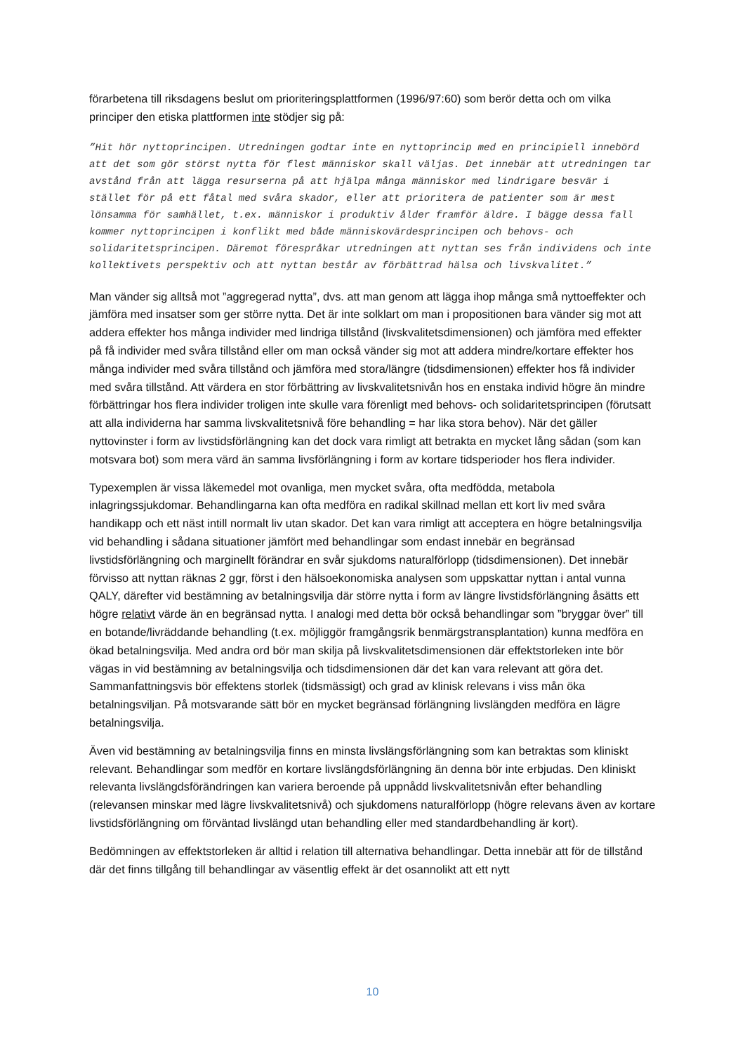förarbetena till riksdagens beslut om prioriteringsplattformen (1996/97:60) som berör detta och om vilka principer den etiska plattformen inte stödjer sig på:
”Hit hör nyttoprincipen. Utredningen godtar inte en nyttoprincip med en principiell innebörd att det som gör störst nytta för flest människor skall väljas. Det innebär att utredningen tar avstånd från att lägga resurserna på att hjälpa många människor med lindrigare besvär i stället för på ett fåtal med svåra skador, eller att prioritera de patienter som är mest lönsamma för samhället, t.ex. människor i produktiv ålder framför äldre. I bägge dessa fall kommer nyttoprincipen i konflikt med både människovärdesprincipen och behovs- och solidaritetsprincipen. Däremot förespråkar utredningen att nyttan ses från individens och inte kollektivets perspektiv och att nyttan består av förbättrad hälsa och livskvalitet.”
Man vänder sig alltså mot ”aggregerad nytta”, dvs. att man genom att lägga ihop många små nyttoeffekter och jämföra med insatser som ger större nytta. Det är inte solklart om man i propositionen bara vänder sig mot att addera effekter hos många individer med lindriga tillstånd (livskvalitetsdimensionen) och jämföra med effekter på få individer med svåra tillstånd eller om man också vänder sig mot att addera mindre/kortare effekter hos många individer med svåra tillstånd och jämföra med stora/längre (tidsdimensionen) effekter hos få individer med svåra tillstånd. Att värdera en stor förbättring av livskvalitetsnivån hos en enstaka individ högre än mindre förbättringar hos flera individer troligen inte skulle vara förenligt med behovs- och solidaritetsprincipen (förutsatt att alla individerna har samma livskvalitetsnivå före behandling = har lika stora behov). När det gäller nyttovinster i form av livstidsförlängning kan det dock vara rimligt att betrakta en mycket lång sådan (som kan motsvara bot) som mera värd än samma livsförlängning i form av kortare tidsperioder hos flera individer.
Typexemplen är vissa läkemedel mot ovanliga, men mycket svåra, ofta medfödda, metabola inlagringssjukdomar. Behandlingarna kan ofta medföra en radikal skillnad mellan ett kort liv med svåra handikapp och ett näst intill normalt liv utan skador. Det kan vara rimligt att acceptera en högre betalningsvilja vid behandling i sådana situationer jämfört med behandlingar som endast innebär en begränsad livstidsförlängning och marginellt förändrar en svår sjukdoms naturalförlopp (tidsdimensionen). Det innebär förvisso att nyttan räknas 2 ggr, först i den hälsoekonomiska analysen som uppskattar nyttan i antal vunna QALY, därefter vid bestämning av betalningsvilja där större nytta i form av längre livstidsförlängning åsätts ett högre relativt värde än en begränsad nytta. I analogi med detta bör också behandlingar som ”bryggar över” till en botande/livräddande behandling (t.ex. möjliggör framgångsrik benmärgstransplantation) kunna medföra en ökad betalningsvilja. Med andra ord bör man skilja på livskvalitetsdimensionen där effektstorleken inte bör vägas in vid bestämning av betalningsvilja och tidsdimensionen där det kan vara relevant att göra det. Sammanfattningsvis bör effektens storlek (tidsmässigt) och grad av klinisk relevans i viss mån öka betalningsviljan. På motsvarande sätt bör en mycket begränsad förlängning livslängden medföra en lägre betalningsvilja.
Även vid bestämning av betalningsvilja finns en minsta livslängsförlängning som kan betraktas som kliniskt relevant. Behandlingar som medför en kortare livslängdsförlängning än denna bör inte erbjudas. Den kliniskt relevanta livslängdsförändringen kan variera beroende på uppnådd livskvalitetsnivån efter behandling (relevansen minskar med lägre livskvalitetsnivå) och sjukdomens naturalförlopp (högre relevans även av kortare livstidsförlängning om förväntad livslängd utan behandling eller med standardbehandling är kort).
Bedömningen av effektstorleken är alltid i relation till alternativa behandlingar. Detta innebär att för de tillstånd där det finns tillgång till behandlingar av väsentlig effekt är det osannolikt att ett nytt
10